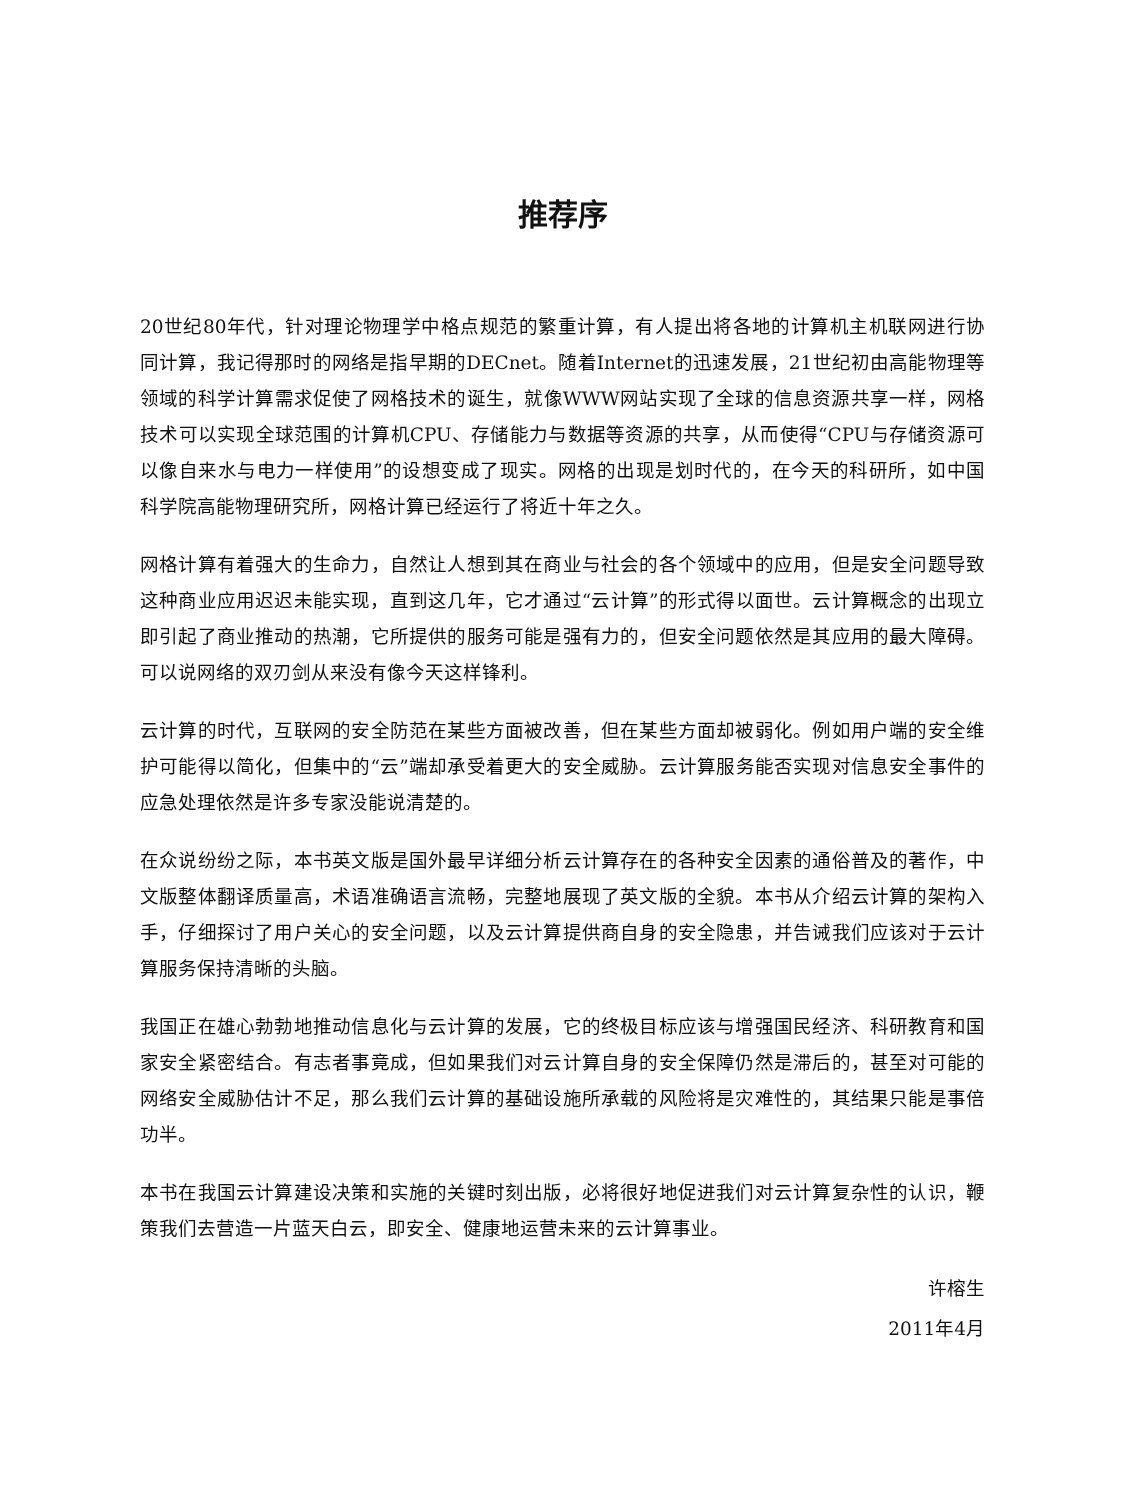推荐序
20世纪80年代，针对理论物理学中格点规范的繁重计算，有人提出将各地的计算机主机联网进行协同计算，我记得那时的网络是指早期的DECnet。随着Internet的迅速发展，21世纪初由高能物理等领域的科学计算需求促使了网格技术的诞生，就像WWW网站实现了全球的信息资源共享一样，网格技术可以实现全球范围的计算机CPU、存储能力与数据等资源的共享，从而使得“CPU与存储资源可以像自来水与电力一样使用”的设想变成了现实。网格的出现是划时代的，在今天的科研所，如中国科学院高能物理研究所，网格计算已经运行了将近十年之久。
网格计算有着强大的生命力，自然让人想到其在商业与社会的各个领域中的应用，但是安全问题导致这种商业应用迟迟未能实现，直到这几年，它才通过“云计算”的形式得以面世。云计算概念的出现立即引起了商业推动的热潮，它所提供的服务可能是强有力的，但安全问题依然是其应用的最大障碍。可以说网络的双刃剑从来没有像今天这样锋利。
云计算的时代，互联网的安全防范在某些方面被改善，但在某些方面却被弱化。例如用户端的安全维护可能得以简化，但集中的“云”端却承受着更大的安全威胁。云计算服务能否实现对信息安全事件的应急处理依然是许多专家没能说清楚的。
在众说纷纷之际，本书英文版是国外最早详细分析云计算存在的各种安全因素的通俗普及的著作，中文版整体翻译质量高，术语准确语言流畅，完整地展现了英文版的全貌。本书从介绍云计算的架构入手，仔细探讨了用户关心的安全问题，以及云计算提供商自身的安全隐患，并告诫我们应该对于云计算服务保持清晰的头脑。
我国正在雄心勃勃地推动信息化与云计算的发展，它的终极目标应该与增强国民经济、科研教育和国家安全紧密结合。有志者事竟成，但如果我们对云计算自身的安全保障仍然是滞后的，甚至对可能的网络安全威胁估计不足，那么我们云计算的基础设施所承载的风险将是灾难性的，其结果只能是事倍功半。
本书在我国云计算建设决策和实施的关键时刻出版，必将很好地促进我们对云计算复杂性的认识，鞭策我们去营造一片蓝天白云，即安全、健康地运营未来的云计算事业。
许榕生
2011年4月